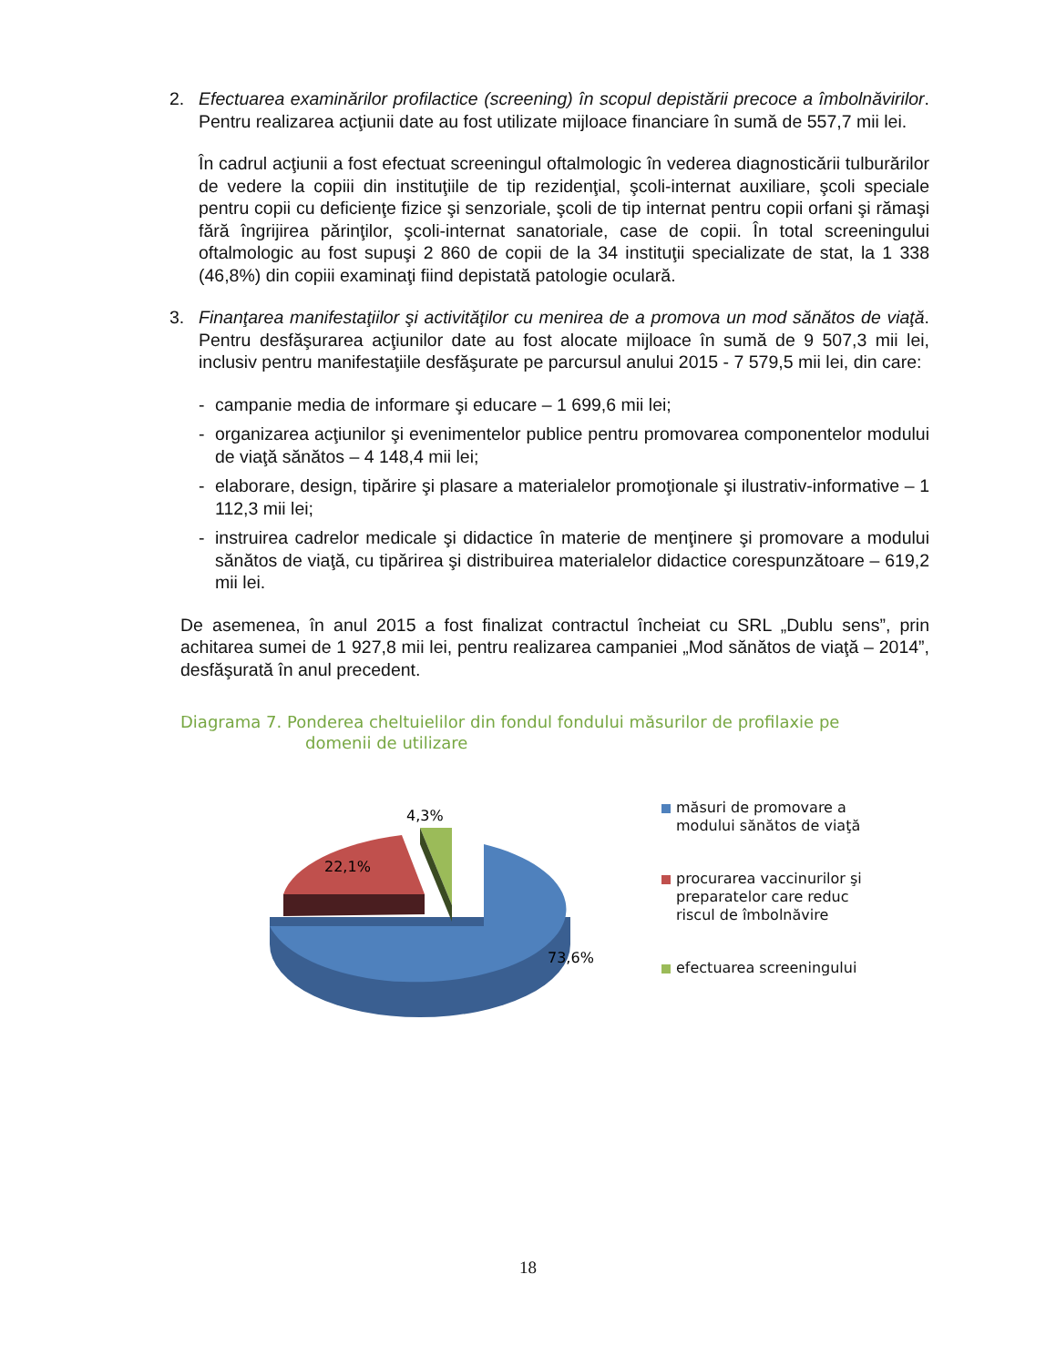2. Efectuarea examinărilor profilactice (screening) în scopul depistării precoce a îmbolnăvirilor. Pentru realizarea acţiunii date au fost utilizate mijloace financiare în sumă de 557,7 mii lei.
În cadrul acţiunii a fost efectuat screeningul oftalmologic în vederea diagnosticării tulburărilor de vedere la copiii din instituţiile de tip rezidenţial, şcoli-internat auxiliare, şcoli speciale pentru copii cu deficienţe fizice şi senzoriale, şcoli de tip internat pentru copii orfani şi rămaşi fără îngrijirea părinţilor, şcoli-internat sanatoriale, case de copii. În total screeningului oftalmologic au fost supuşi 2 860 de copii de la 34 instituţii specializate de stat, la 1 338 (46,8%) din copiii examinaţi fiind depistată patologie oculară.
3. Finanţarea manifestaţiilor şi activităţilor cu menirea de a promova un mod sănătos de viaţă. Pentru desfăşurarea acţiunilor date au fost alocate mijloace în sumă de 9 507,3 mii lei, inclusiv pentru manifestaţiile desfăşurate pe parcursul anului 2015 - 7 579,5 mii lei, din care:
- campanie media de informare şi educare – 1 699,6 mii lei;
- organizarea acţiunilor şi evenimentelor publice pentru promovarea componentelor modului de viaţă sănătos – 4 148,4 mii lei;
- elaborare, design, tipărire şi plasare a materialelor promoţionale şi ilustrativ-informative – 1 112,3 mii lei;
- instruirea cadrelor medicale şi didactice în materie de menţinere şi promovare a modului sănătos de viaţă, cu tipărirea şi distribuirea materialelor didactice corespunzătoare – 619,2 mii lei.
De asemenea, în anul 2015 a fost finalizat contractul încheiat cu SRL „Dublu sens”, prin achitarea sumei de 1 927,8 mii lei, pentru realizarea campaniei „Mod sănătos de viaţă – 2014”, desfăşurată în anul precedent.
Diagrama 7. Ponderea cheltuielilor din fondul fondului măsurilor de profilaxie pe
domenii de utilizare
4,3%
22,1%
73,6%
măsuri de promovare a modului sănătos de viaţă
procurarea vaccinurilor şi preparatelor care reduc riscul de îmbolnăvire
efectuarea screeningului
18